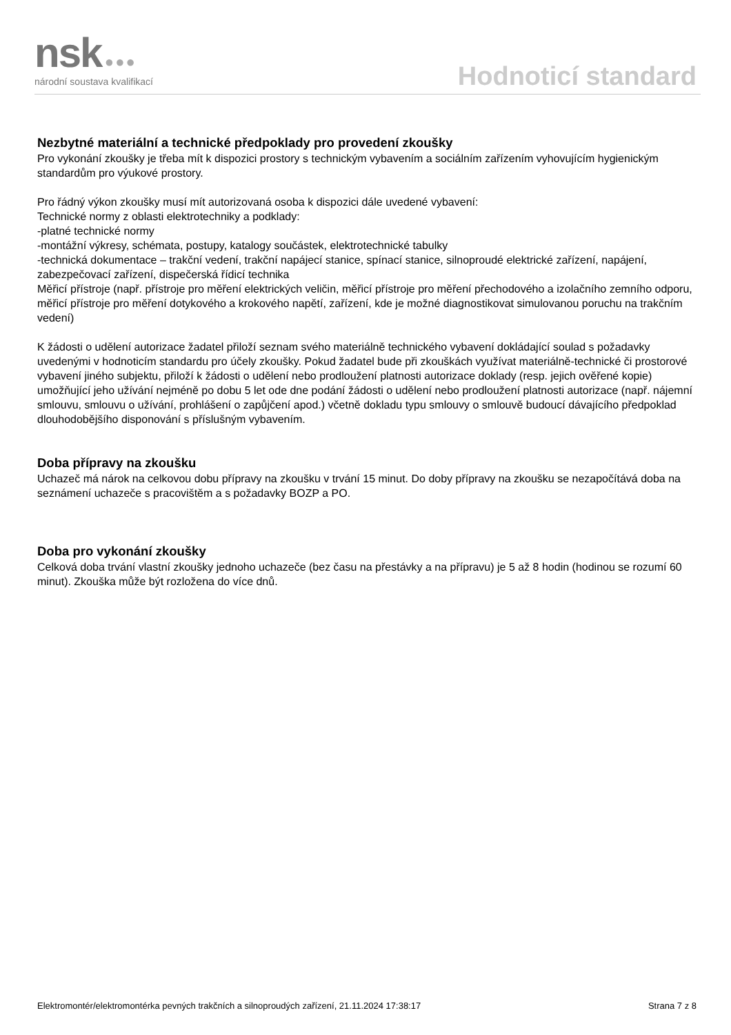nsk ●●●
národní soustava kvalifikací
Hodnoticí standard
Nezbytné materiální a technické předpoklady pro provedení zkoušky
Pro vykonání zkoušky je třeba mít k dispozici prostory s technickým vybavením a sociálním zařízením vyhovujícím hygienickým standardům pro výukové prostory.
Pro řádný výkon zkoušky musí mít autorizovaná osoba k dispozici dále uvedené vybavení:
Technické normy z oblasti elektrotechniky a podklady:
-platné technické normy
-montážní výkresy, schémata, postupy, katalogy součástek, elektrotechnické tabulky
-technická dokumentace – trakční vedení, trakční napájecí stanice, spínací stanice, silnoproudé elektrické zařízení, napájení, zabezpečovací zařízení, dispečerská řídicí technika
Měřicí přístroje (např. přístroje pro měření elektrických veličin, měřicí přístroje pro měření přechodového a izolačního zemního odporu, měřicí přístroje pro měření dotykového a krokového napětí, zařízení, kde je možné diagnostikovat simulovanou poruchu na trakčním vedení)
K žádosti o udělení autorizace žadatel přiloží seznam svého materiálně technického vybavení dokládající soulad s požadavky uvedenými v hodnoticím standardu pro účely zkoušky. Pokud žadatel bude při zkouškách využívat materiálně-technické či prostorové vybavení jiného subjektu, přiloží k žádosti o udělení nebo prodloužení platnosti autorizace doklady (resp. jejich ověřené kopie) umožňující jeho užívání nejméně po dobu 5 let ode dne podání žádosti o udělení nebo prodloužení platnosti autorizace (např. nájemní smlouvu, smlouvu o užívání, prohlášení o zapůjčení apod.) včetně dokladu typu smlouvy o smlouvě budoucí dávajícího předpoklad dlouhodobějšího disponování s příslušným vybavením.
Doba přípravy na zkoušku
Uchazeč má nárok na celkovou dobu přípravy na zkoušku v trvání 15 minut. Do doby přípravy na zkoušku se nezapočítává doba na seznámení uchazeče s pracovištěm a s požadavky BOZP a PO.
Doba pro vykonání zkoušky
Celková doba trvání vlastní zkoušky jednoho uchazeče (bez času na přestávky a na přípravu) je 5 až 8 hodin (hodinou se rozumí 60 minut). Zkouška může být rozložena do více dnů.
Elektromontér/elektromontérka pevných trakčních a silnoproudých zařízení, 21.11.2024 17:38:17 Strana 7 z 8